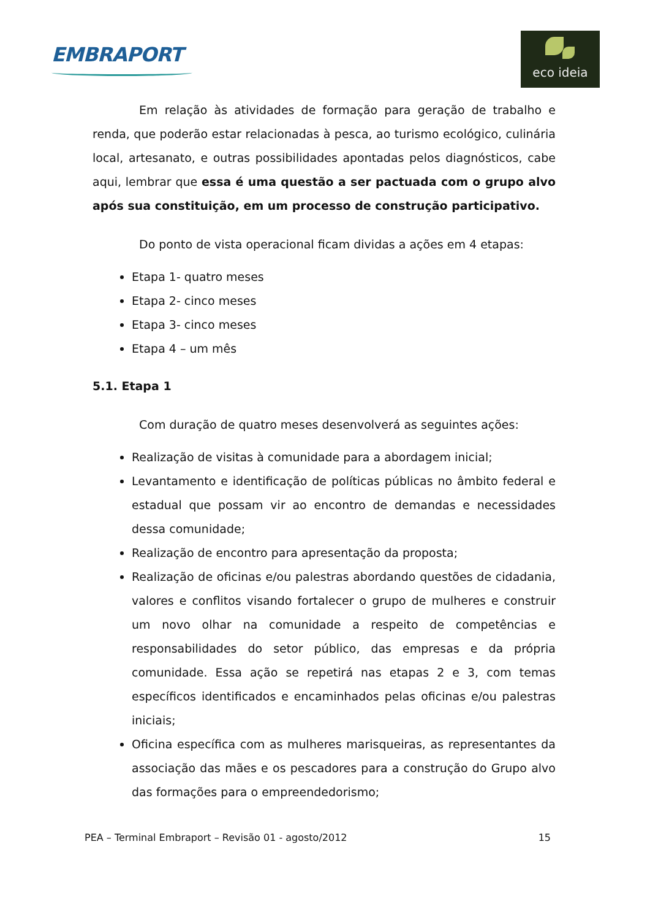EMBRAPORT
eco ideia
Em relação às atividades de formação para geração de trabalho e renda, que poderão estar relacionadas à pesca, ao turismo ecológico, culinária local, artesanato, e outras possibilidades apontadas pelos diagnósticos, cabe aqui, lembrar que essa é uma questão a ser pactuada com o grupo alvo após sua constituição, em um processo de construção participativo.
Do ponto de vista operacional ficam dividas a ações em 4 etapas:
Etapa 1- quatro meses
Etapa 2- cinco meses
Etapa 3- cinco meses
Etapa 4 – um mês
5.1. Etapa 1
Com duração de quatro meses desenvolverá as seguintes ações:
Realização de visitas à comunidade para a abordagem inicial;
Levantamento e identificação de políticas públicas no âmbito federal e estadual que possam vir ao encontro de demandas e necessidades dessa comunidade;
Realização de encontro para apresentação da proposta;
Realização de oficinas e/ou palestras abordando questões de cidadania, valores e conflitos visando fortalecer o grupo de mulheres e construir um novo olhar na comunidade a respeito de competências e responsabilidades do setor público, das empresas e da própria comunidade. Essa ação se repetirá nas etapas 2 e 3, com temas específicos identificados e encaminhados pelas oficinas e/ou palestras iniciais;
Oficina específica com as mulheres marisqueiras, as representantes da associação das mães e os pescadores para a construção do Grupo alvo das formações para o empreendedorismo;
PEA – Terminal Embraport – Revisão 01 - agosto/2012 15